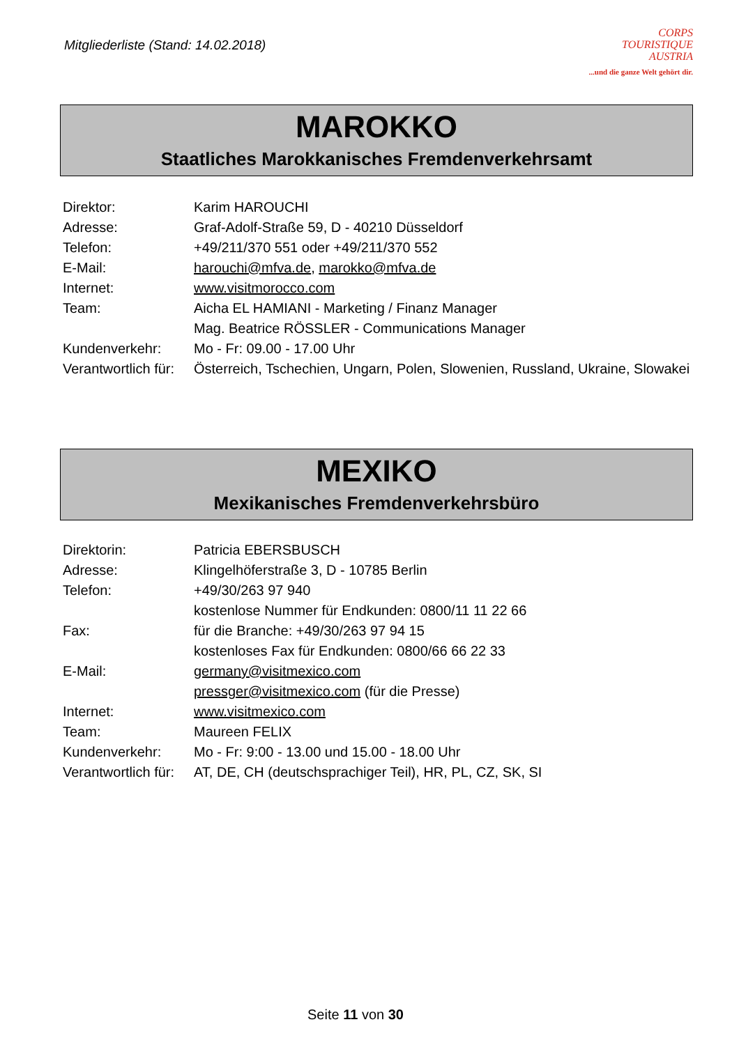Mitgliederliste (Stand: 14.02.2018)
CORPS
TOURISTIQUE
AUSTRIA
...und die ganze Welt gehört dir.
MAROKKO
Staatliches Marokkanisches Fremdenverkehrsamt
| Direktor: | Karim HAROUCHI |
| Adresse: | Graf-Adolf-Straße 59, D - 40210 Düsseldorf |
| Telefon: | +49/211/370 551 oder +49/211/370 552 |
| E-Mail: | harouchi@mfva.de , marokko@mfva.de |
| Internet: | www.visitmorocco.com |
| Team: | Aicha EL HAMIANI - Marketing / Finanz Manager |
| | Mag. Beatrice RÖSSLER - Communications Manager |
| Kundenverkehr: | Mo - Fr: 09.00 - 17.00 Uhr |
| Verantwortlich für: | Österreich, Tschechien, Ungarn, Polen, Slowenien, Russland, Ukraine, Slowakei |
MEXIKO
Mexikanisches Fremdenverkehrsbüro
| Direktorin: | Patricia EBERSBUSCH |
| Adresse: | Klingelhöferstraße 3, D - 10785 Berlin |
| Telefon: | +49/30/263 97 940 |
| | kostenlose Nummer für Endkunden: 0800/11 11 22 66 |
| Fax: | für die Branche: +49/30/263 97 94 15 |
| | kostenloses Fax für Endkunden: 0800/66 66 22 33 |
| E-Mail: | germany@visitmexico.com |
| | pressger@visitmexico.com (für die Presse) |
| Internet: | www.visitmexico.com |
| Team: | Maureen FELIX |
| Kundenverkehr: | Mo - Fr: 9:00 - 13.00 und 15.00 - 18.00 Uhr |
| Verantwortlich für: | AT, DE, CH (deutschsprachiger Teil), HR, PL, CZ, SK, SI |
Seite 11 von 30